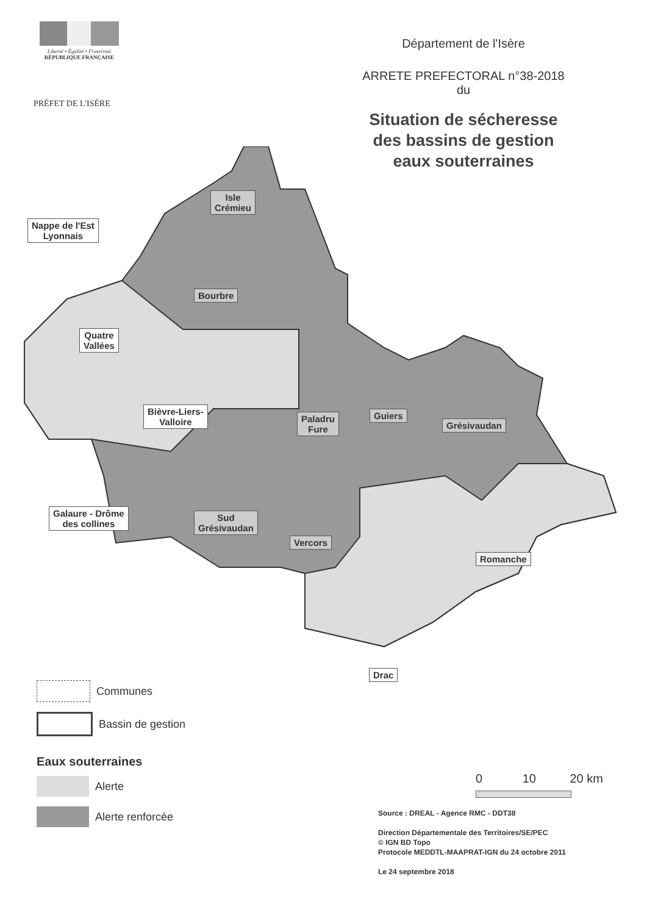Liberté • Égalité • Fraternité
RÉPUBLIQUE FRANÇAISE
PRÉFET DE L'ISÈRE
Département de l'Isère
ARRETE PREFECTORAL n°38-2018
du
Situation de sécheresse
des bassins de gestion
eaux souterraines
Isle
Crémieu
Nappe de l'Est
Lyonnais
Bourbre
Quatre
Vallées
Bièvre-Liers-
Valloire
Paladru
Fure
Guiers
Grésivaudan
Galaure - Drôme
des collines
Sud
Grésivaudan
Vercors
Romanche
Drac
Communes
Bassin de gestion
Eaux souterraines
Alerte
Alerte renforcée
0 10 20 km
Source : DREAL - Agence RMC - DDT38
Direction Départementale des Territoires/SE/PEC
© IGN BD Topo
Protocole MEDDTL-MAAPRAT-IGN du 24 octobre 2011
Le 24 septembre 2018